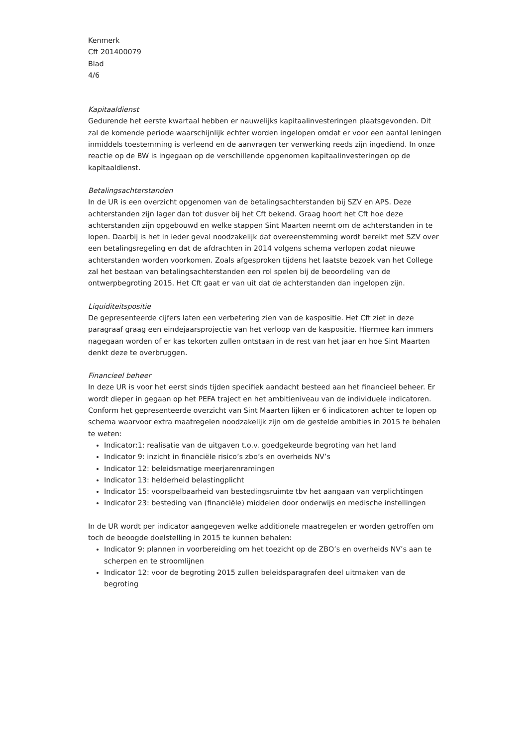Kenmerk
Cft 201400079
Blad
4/6
Kapitaaldienst
Gedurende het eerste kwartaal hebben er nauwelijks kapitaalinvesteringen plaatsgevonden. Dit zal de komende periode waarschijnlijk echter worden ingelopen omdat er voor een aantal leningen inmiddels toestemming is verleend en de aanvragen ter verwerking reeds zijn ingediend. In onze reactie op de BW is ingegaan op de verschillende opgenomen kapitaalinvesteringen op de kapitaaldienst.
Betalingsachterstanden
In de UR is een overzicht opgenomen van de betalingsachterstanden bij SZV en APS. Deze achterstanden zijn lager dan tot dusver bij het Cft bekend. Graag hoort het Cft hoe deze achterstanden zijn opgebouwd en welke stappen Sint Maarten neemt om de achterstanden in te lopen. Daarbij is het in ieder geval noodzakelijk dat overeenstemming wordt bereikt met SZV over een betalingsregeling en dat de afdrachten in 2014 volgens schema verlopen zodat nieuwe achterstanden worden voorkomen. Zoals afgesproken tijdens het laatste bezoek van het College zal het bestaan van betalingsachterstanden een rol spelen bij de beoordeling van de ontwerpbegroting 2015. Het Cft gaat er van uit dat de achterstanden dan ingelopen zijn.
Liquiditeitspositie
De gepresenteerde cijfers laten een verbetering zien van de kaspositie. Het Cft ziet in deze paragraaf graag een eindejaarsprojectie van het verloop van de kaspositie. Hiermee kan immers nagegaan worden of er kas tekorten zullen ontstaan in de rest van het jaar en hoe Sint Maarten denkt deze te overbruggen.
Financieel beheer
In deze UR is voor het eerst sinds tijden specifiek aandacht besteed aan het financieel beheer. Er wordt dieper in gegaan op het PEFA traject en het ambitieniveau van de individuele indicatoren. Conform het gepresenteerde overzicht van Sint Maarten lijken er 6 indicatoren achter te lopen op schema waarvoor extra maatregelen noodzakelijk zijn om de gestelde ambities in 2015 te behalen te weten:
Indicator:1: realisatie van de uitgaven t.o.v. goedgekeurde begroting van het land
Indicator 9: inzicht in financiële risico’s zbo’s en overheids NV’s
Indicator 12: beleidsmatige meerjarenramingen
Indicator 13: helderheid belastingplicht
Indicator 15: voorspelbaarheid van bestedingsruimte tbv het aangaan van verplichtingen
Indicator 23: besteding van (financiële) middelen door onderwijs en medische instellingen
In de UR wordt per indicator aangegeven welke additionele maatregelen er worden getroffen om toch de beoogde doelstelling in 2015 te kunnen behalen:
Indicator 9: plannen in voorbereiding om het toezicht op de ZBO’s en overheids NV’s aan te scherpen en te stroomlijnen
Indicator 12: voor de begroting 2015 zullen beleidsparagrafen deel uitmaken van de begroting